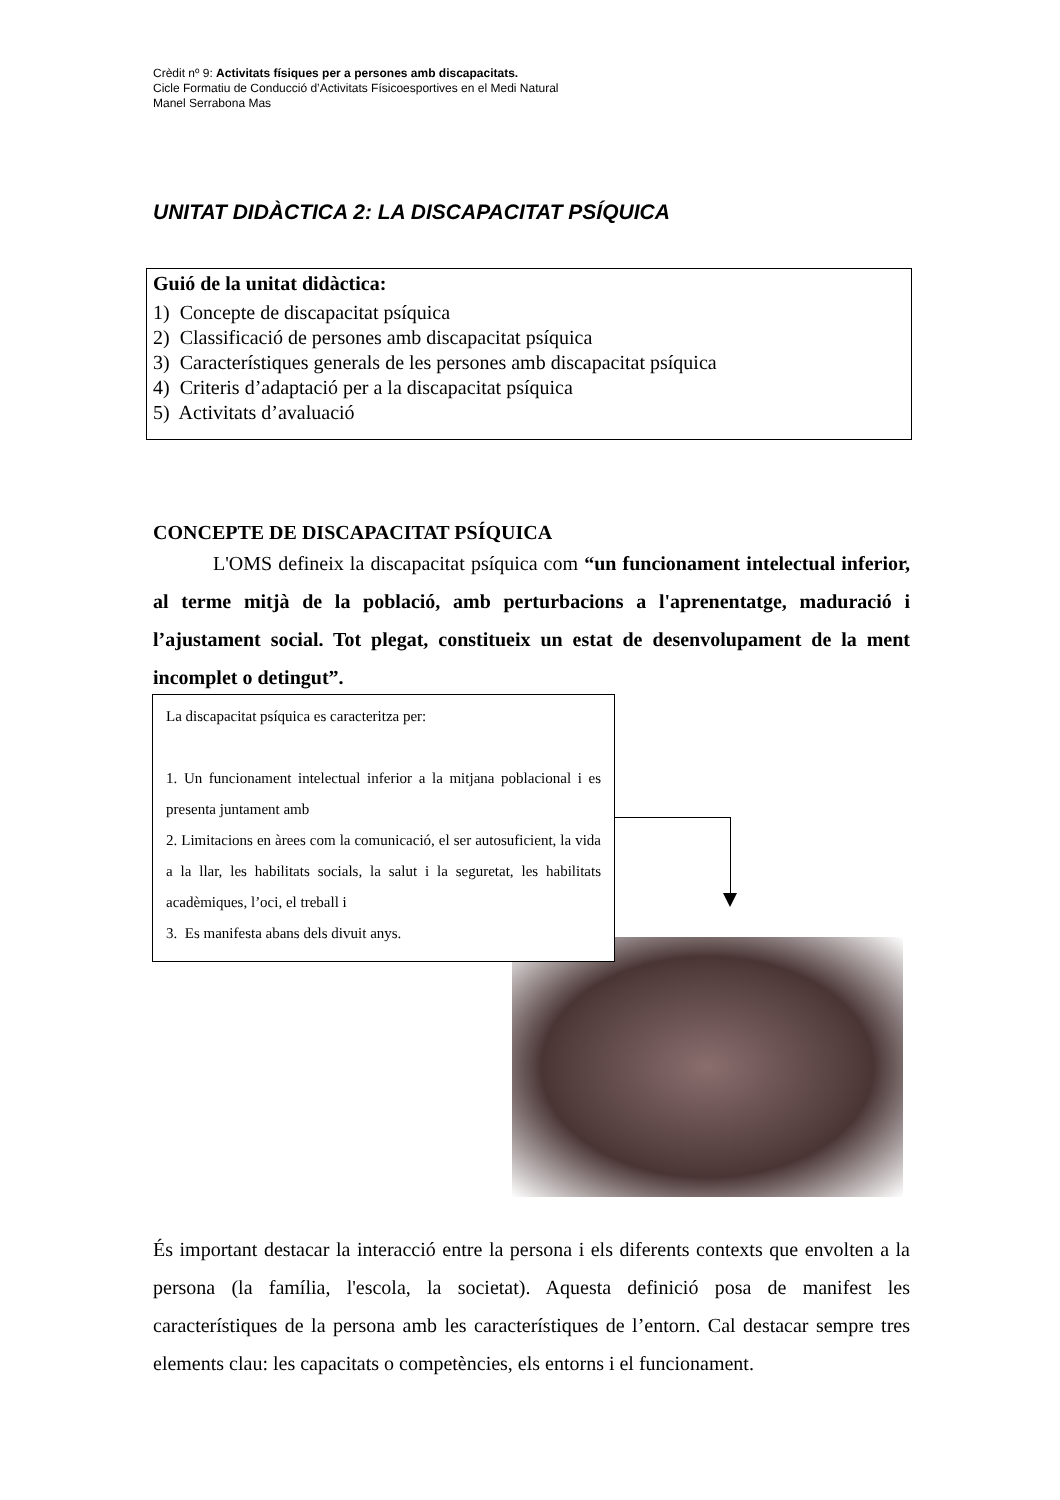Crèdit nº 9: Activitats físiques per a persones amb discapacitats.
Cicle Formatiu de Conducció d’Activitats Físicoesportives en el Medi Natural
Manel Serrabona Mas
UNITAT DIDÀCTICA 2: LA DISCAPACITAT PSÍQUICA
Guió de la unitat didàctica:
1) Concepte de discapacitat psíquica
2) Classificació de persones amb discapacitat psíquica
3) Característiques generals de les persones amb discapacitat psíquica
4) Criteris d’adaptació per a la discapacitat psíquica
5) Activitats d’avaluació
CONCEPTE DE DISCAPACITAT PSÍQUICA
L'OMS defineix la discapacitat psíquica com “un funcionament intelectual inferior, al terme mitjà de la població, amb perturbacions a l'aprenentatge, maduració i l’ajustament social. Tot plegat, constitueix un estat de desenvolupament de la ment incomplet o detingut”.
La discapacitat psíquica es caracteritza per:
1. Un funcionament intelectual inferior a la mitjana poblacional i es presenta juntament amb
2. Limitacions en àrees com la comunicació, el ser autosuficient, la vida a la llar, les habilitats socials, la salut i la seguretat, les habilitats acadèmiques, l’oci, el treball i
3. Es manifesta abans dels divuit anys.
És important destacar la interacció entre la persona i els diferents contexts que envolten a la persona (la família, l'escola, la societat). Aquesta definició posa de manifest les característiques de la persona amb les característiques de l’entorn. Cal destacar sempre tres elements clau: les capacitats o competències, els entorns i el funcionament.